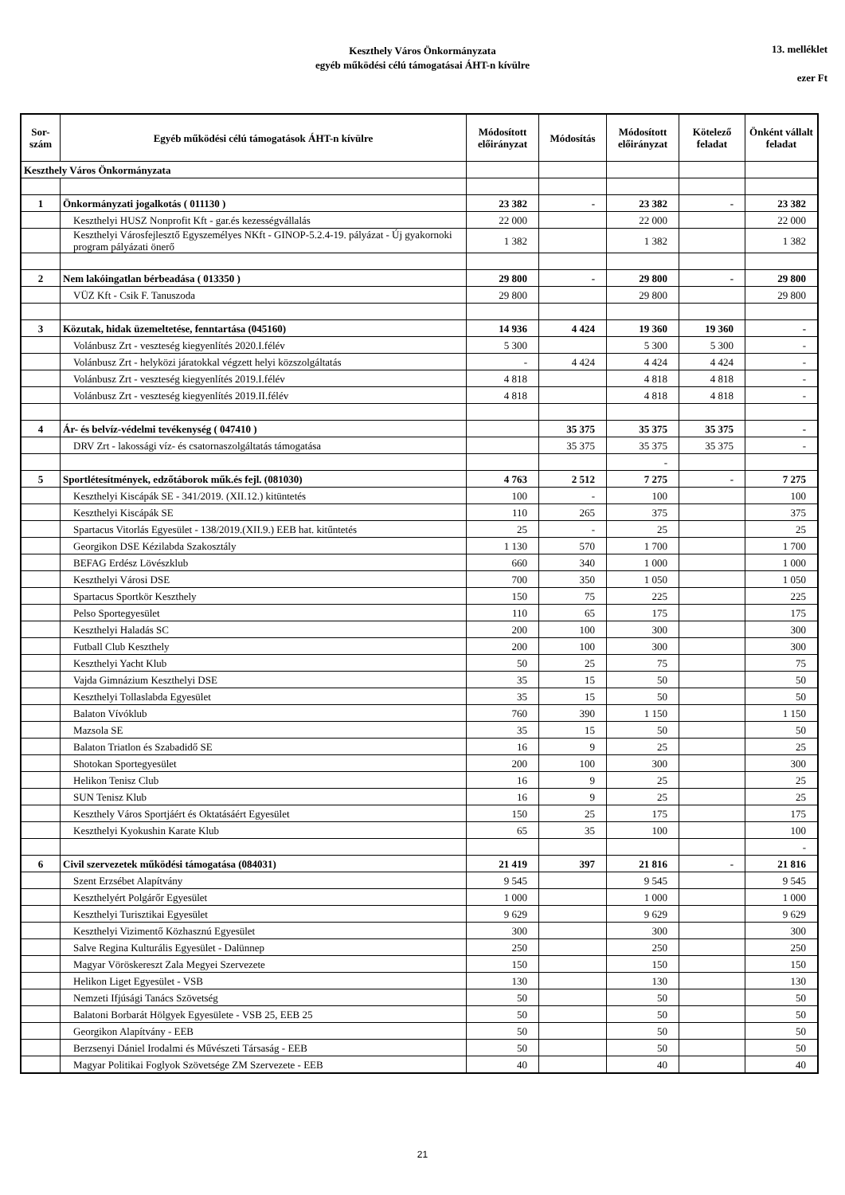Keszthely Város Önkormányzata
egyéb működési célú támogatásai ÁHT-n kívülre
13. melléklet
ezer Ft
| Sor- szám | Egyéb működési célú támogatások ÁHT-n kívülre | Módosított előirányzat | Módosítás | Módosított előirányzat | Kötelező feladat | Önként vállalt feladat |
| --- | --- | --- | --- | --- | --- | --- |
| Keszthely Város Önkormányzata | | | | | | |
| 1 | Önkormányzati jogalkotás ( 011130 ) | 23 382 | - | 23 382 | - | 23 382 |
| | Keszthelyi HUSZ Nonprofit Kft - gar.és kezességvállalás | 22 000 | | 22 000 | | 22 000 |
| | Keszthelyi Városfejlesztő Egyszemélyes NKft - GINOP-5.2.4-19. pályázat - Új gyakornoki program pályázati önerő | 1 382 | | 1 382 | | 1 382 |
| 2 | Nem lakóingatlan bérbeadása ( 013350 ) | 29 800 | - | 29 800 | - | 29 800 |
| | VÜZ Kft - Csik F. Tanuszoda | 29 800 | | 29 800 | | 29 800 |
| 3 | Közutak, hidak üzemeltetése, fenntartása (045160) | 14 936 | 4 424 | 19 360 | 19 360 | - |
| | Volánbusz Zrt - veszteség kiegyenlítés 2020.I.félév | 5 300 | | 5 300 | 5 300 | - |
| | Volánbusz Zrt - helyközi járatokkal végzett helyi közszolgáltatás | - | 4 424 | 4 424 | 4 424 | - |
| | Volánbusz Zrt - veszteség kiegyenlítés 2019.I.félév | 4 818 | | 4 818 | 4 818 | - |
| | Volánbusz Zrt - veszteség kiegyenlítés 2019.II.félév | 4 818 | | 4 818 | 4 818 | - |
| 4 | Ár- és belvíz-védelmi tevékenység ( 047410 ) | | 35 375 | 35 375 | 35 375 | - |
| | DRV Zrt - lakossági víz- és csatornaszolgáltatás támogatása | | 35 375 | 35 375 | 35 375 | - |
| | | | | - | | |
| 5 | Sportlétesítmények, edzőtáborok műk.és fejl. (081030) | 4 763 | 2 512 | 7 275 | - | 7 275 |
| | Keszthelyi Kiscápák SE - 341/2019. (XII.12.) kitüntetés | 100 | - | 100 | | 100 |
| | Keszthelyi Kiscápák SE | 110 | 265 | 375 | | 375 |
| | Spartacus Vitorlás Egyesület - 138/2019.(XII.9.) EEB hat. kitűntetés | 25 | - | 25 | | 25 |
| | Georgikon DSE Kézilabda Szakosztály | 1 130 | 570 | 1 700 | | 1 700 |
| | BEFAG Erdész Lövészklub | 660 | 340 | 1 000 | | 1 000 |
| | Keszthelyi Városi DSE | 700 | 350 | 1 050 | | 1 050 |
| | Spartacus Sportkör Keszthely | 150 | 75 | 225 | | 225 |
| | Pelso Sportegyesület | 110 | 65 | 175 | | 175 |
| | Keszthelyi Haladás SC | 200 | 100 | 300 | | 300 |
| | Futball Club Keszthely | 200 | 100 | 300 | | 300 |
| | Keszthelyi Yacht Klub | 50 | 25 | 75 | | 75 |
| | Vajda Gimnázium Keszthelyi DSE | 35 | 15 | 50 | | 50 |
| | Keszthelyi Tollaslabda Egyesület | 35 | 15 | 50 | | 50 |
| | Balaton Vívóklub | 760 | 390 | 1 150 | | 1 150 |
| | Mazsola SE | 35 | 15 | 50 | | 50 |
| | Balaton Triatlon és Szabadidő SE | 16 | 9 | 25 | | 25 |
| | Shotokan Sportegyesület | 200 | 100 | 300 | | 300 |
| | Helikon Tenisz Club | 16 | 9 | 25 | | 25 |
| | SUN Tenisz Klub | 16 | 9 | 25 | | 25 |
| | Keszthely Város Sportjáért és Oktatásáért Egyesület | 150 | 25 | 175 | | 175 |
| | Keszthelyi Kyokushin Karate Klub | 65 | 35 | 100 | | 100 |
| | | | | | | - |
| 6 | Civil szervezetek működési támogatása (084031) | 21 419 | 397 | 21 816 | - | 21 816 |
| | Szent Erzsébet Alapítvány | 9 545 | | 9 545 | | 9 545 |
| | Keszthelyért Polgárőr Egyesület | 1 000 | | 1 000 | | 1 000 |
| | Keszthelyi Turisztikai Egyesület | 9 629 | | 9 629 | | 9 629 |
| | Keszthelyi Vizimentő Közhasznú Egyesület | 300 | | 300 | | 300 |
| | Salve Regina Kulturális Egyesület - Dalünnep | 250 | | 250 | | 250 |
| | Magyar Vöröskereszt Zala Megyei Szervezete | 150 | | 150 | | 150 |
| | Helikon Liget Egyesület - VSB | 130 | | 130 | | 130 |
| | Nemzeti Ifjúsági Tanács Szövetség | 50 | | 50 | | 50 |
| | Balatoni Borbarát Hölgyek Egyesülete - VSB 25, EEB 25 | 50 | | 50 | | 50 |
| | Georgikon Alapítvány - EEB | 50 | | 50 | | 50 |
| | Berzsenyi Dániel Irodalmi és Művészeti Társaság - EEB | 50 | | 50 | | 50 |
| | Magyar Politikai Foglyok Szövetsége ZM Szervezete - EEB | 40 | | 40 | | 40 |
21